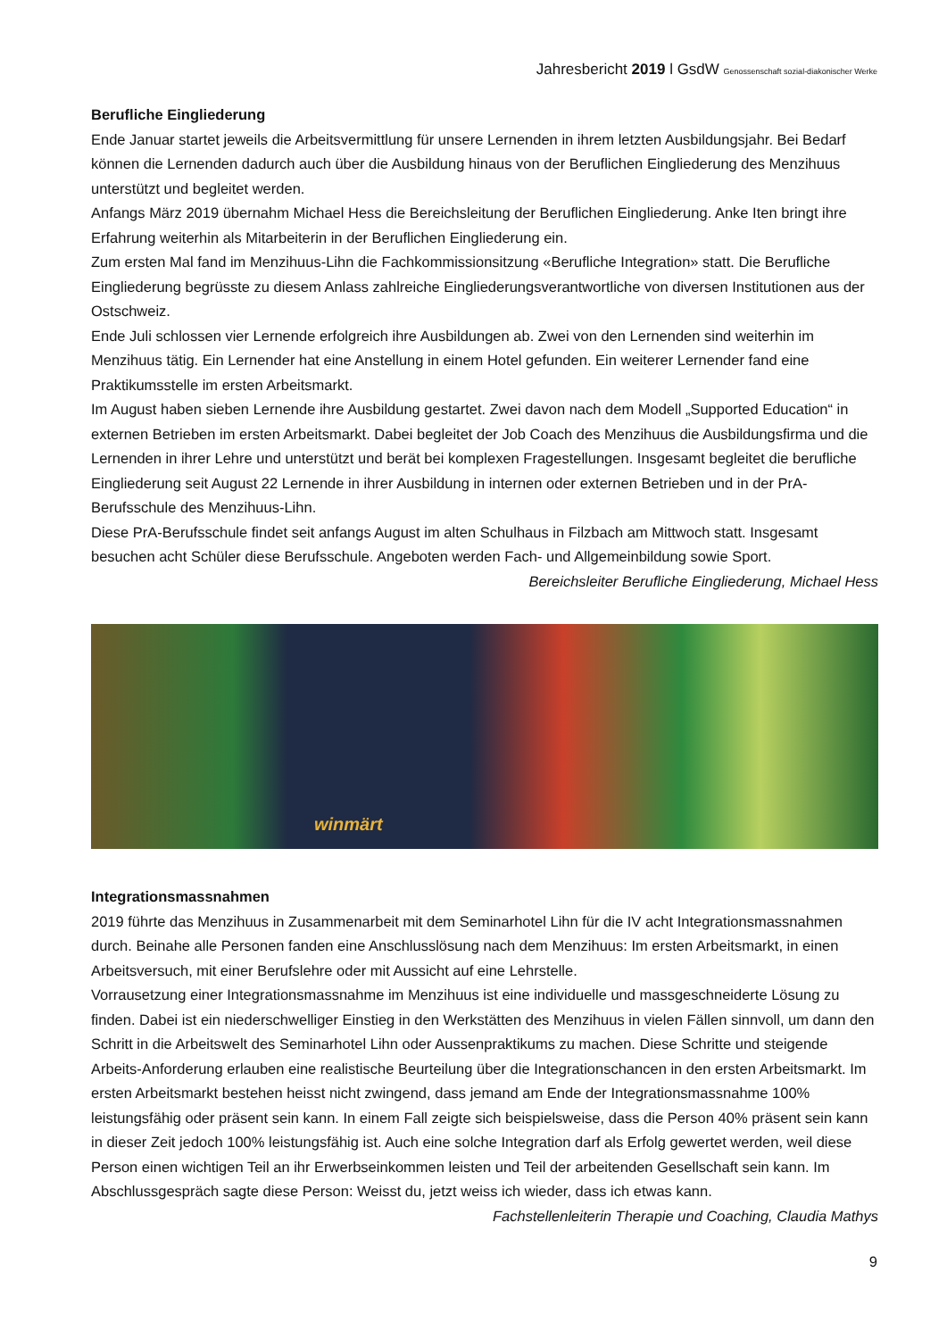Jahresbericht 2019 l GsdW Genossenschaft sozial-diakonischer Werke
Berufliche Eingliederung
Ende Januar startet jeweils die Arbeitsvermittlung für unsere Lernenden in ihrem letzten Ausbildungsjahr. Bei Bedarf können die Lernenden dadurch auch über die Ausbildung hinaus von der Beruflichen Eingliederung des Menzihuus unterstützt und begleitet werden.
Anfangs März 2019 übernahm Michael Hess die Bereichsleitung der Beruflichen Eingliederung. Anke Iten bringt ihre Erfahrung weiterhin als Mitarbeiterin in der Beruflichen Eingliederung ein.
Zum ersten Mal fand im Menzihuus-Lihn die Fachkommissionsitzung «Berufliche Integration» statt. Die Berufliche Eingliederung begrüsste zu diesem Anlass zahlreiche Eingliederungsverantwortliche von diversen Institutionen aus der Ostschweiz.
Ende Juli schlossen vier Lernende erfolgreich ihre Ausbildungen ab. Zwei von den Lernenden sind weiterhin im Menzihuus tätig. Ein Lernender hat eine Anstellung in einem Hotel gefunden. Ein weiterer Lernender fand eine Praktikumsstelle im ersten Arbeitsmarkt.
Im August haben sieben Lernende ihre Ausbildung gestartet. Zwei davon nach dem Modell „Supported Education“ in externen Betrieben im ersten Arbeitsmarkt. Dabei begleitet der Job Coach des Menzihuus die Ausbildungsfirma und die Lernenden in ihrer Lehre und unterstützt und berät bei komplexen Fragestellungen. Insgesamt begleitet die berufliche Eingliederung seit August 22 Lernende in ihrer Ausbildung in internen oder externen Betrieben und in der PrA-Berufsschule des Menzihuus-Lihn.
Diese PrA-Berufsschule findet seit anfangs August im alten Schulhaus in Filzbach am Mittwoch statt. Insgesamt besuchen acht Schüler diese Berufsschule. Angeboten werden Fach- und Allgemeinbildung sowie Sport.
Bereichsleiter Berufliche Eingliederung, Michael Hess
winmärt
Integrationsmassnahmen
2019 führte das Menzihuus in Zusammenarbeit mit dem Seminarhotel Lihn für die IV acht Integrationsmassnahmen durch. Beinahe alle Personen fanden eine Anschlusslösung nach dem Menzihuus: Im ersten Arbeitsmarkt, in einen Arbeitsversuch, mit einer Berufslehre oder mit Aussicht auf eine Lehrstelle.
Vorrausetzung einer Integrationsmassnahme im Menzihuus ist eine individuelle und massgeschneiderte Lösung zu finden. Dabei ist ein niederschwelliger Einstieg in den Werkstätten des Menzihuus in vielen Fällen sinnvoll, um dann den Schritt in die Arbeitswelt des Seminarhotel Lihn oder Aussenpraktikums zu machen. Diese Schritte und steigende Arbeits-Anforderung erlauben eine realistische Beurteilung über die Integrationschancen in den ersten Arbeitsmarkt. Im ersten Arbeitsmarkt bestehen heisst nicht zwingend, dass jemand am Ende der Integrationsmassnahme 100% leistungsfähig oder präsent sein kann. In einem Fall zeigte sich beispielsweise, dass die Person 40% präsent sein kann in dieser Zeit jedoch 100% leistungsfähig ist. Auch eine solche Integration darf als Erfolg gewertet werden, weil diese Person einen wichtigen Teil an ihr Erwerbseinkommen leisten und Teil der arbeitenden Gesellschaft sein kann. Im Abschlussgespräch sagte diese Person: Weisst du, jetzt weiss ich wieder, dass ich etwas kann.
Fachstellenleiterin Therapie und Coaching, Claudia Mathys
9